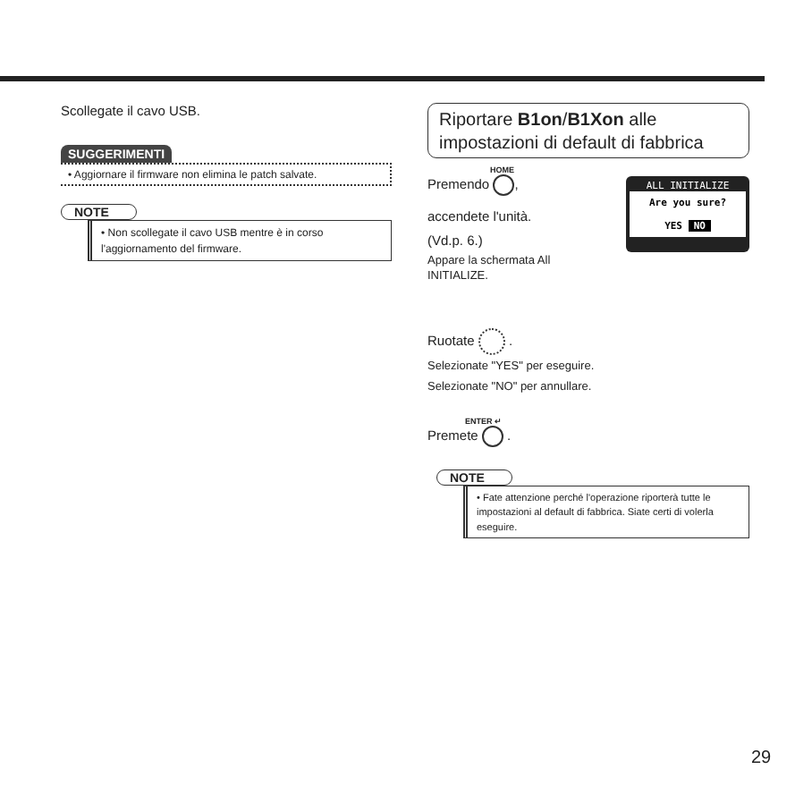Scollegate il cavo USB.
SUGGERIMENTI
• Aggiornare il firmware non elimina le patch salvate.
NOTE
• Non scollegate il cavo USB mentre è in corso l'aggiornamento del firmware.
Riportare B1on/B1Xon alle impostazioni di default di fabbrica
ALL INITIALIZE
Are you sure?
YES NO
HOME
Premendo ,
accendete l'unità.
(Vd.p. 6.)
Appare la schermata All
INITIALIZE.
Ruotate .
Selezionate "YES" per eseguire.
Selezionate "NO" per annullare.
ENTER ↵
Premete .
NOTE
• Fate attenzione perché l'operazione riporterà tutte le impostazioni al default di fabbrica. Siate certi di volerla eseguire.
29